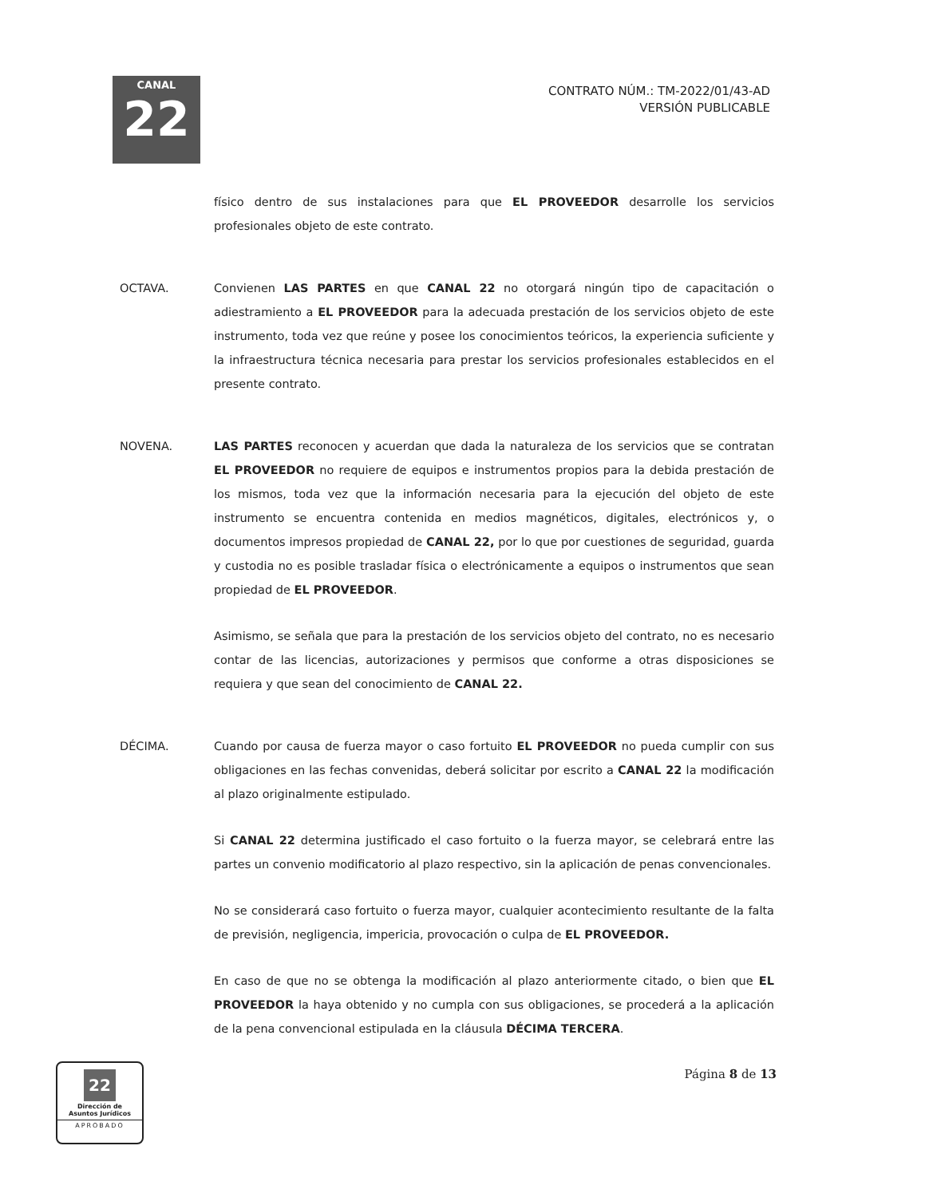CANAL
22
CONTRATO NÚM.: TM-2022/01/43-AD
VERSIÓN PUBLICABLE
físico dentro de sus instalaciones para que EL PROVEEDOR desarrolle los servicios profesionales objeto de este contrato.
OCTAVA. Convienen LAS PARTES en que CANAL 22 no otorgará ningún tipo de capacitación o adiestramiento a EL PROVEEDOR para la adecuada prestación de los servicios objeto de este instrumento, toda vez que reúne y posee los conocimientos teóricos, la experiencia suficiente y la infraestructura técnica necesaria para prestar los servicios profesionales establecidos en el presente contrato.
NOVENA. LAS PARTES reconocen y acuerdan que dada la naturaleza de los servicios que se contratan EL PROVEEDOR no requiere de equipos e instrumentos propios para la debida prestación de los mismos, toda vez que la información necesaria para la ejecución del objeto de este instrumento se encuentra contenida en medios magnéticos, digitales, electrónicos y, o documentos impresos propiedad de CANAL 22, por lo que por cuestiones de seguridad, guarda y custodia no es posible trasladar física o electrónicamente a equipos o instrumentos que sean propiedad de EL PROVEEDOR.
Asimismo, se señala que para la prestación de los servicios objeto del contrato, no es necesario contar de las licencias, autorizaciones y permisos que conforme a otras disposiciones se requiera y que sean del conocimiento de CANAL 22.
DÉCIMA. Cuando por causa de fuerza mayor o caso fortuito EL PROVEEDOR no pueda cumplir con sus obligaciones en las fechas convenidas, deberá solicitar por escrito a CANAL 22 la modificación al plazo originalmente estipulado.
Si CANAL 22 determina justificado el caso fortuito o la fuerza mayor, se celebrará entre las partes un convenio modificatorio al plazo respectivo, sin la aplicación de penas convencionales.
No se considerará caso fortuito o fuerza mayor, cualquier acontecimiento resultante de la falta de previsión, negligencia, impericia, provocación o culpa de EL PROVEEDOR.
En caso de que no se obtenga la modificación al plazo anteriormente citado, o bien que EL PROVEEDOR la haya obtenido y no cumpla con sus obligaciones, se procederá a la aplicación de la pena convencional estipulada en la cláusula DÉCIMA TERCERA.
Página 8 de 13
22
Dirección de
Asuntos Jurídicos
APROBADO